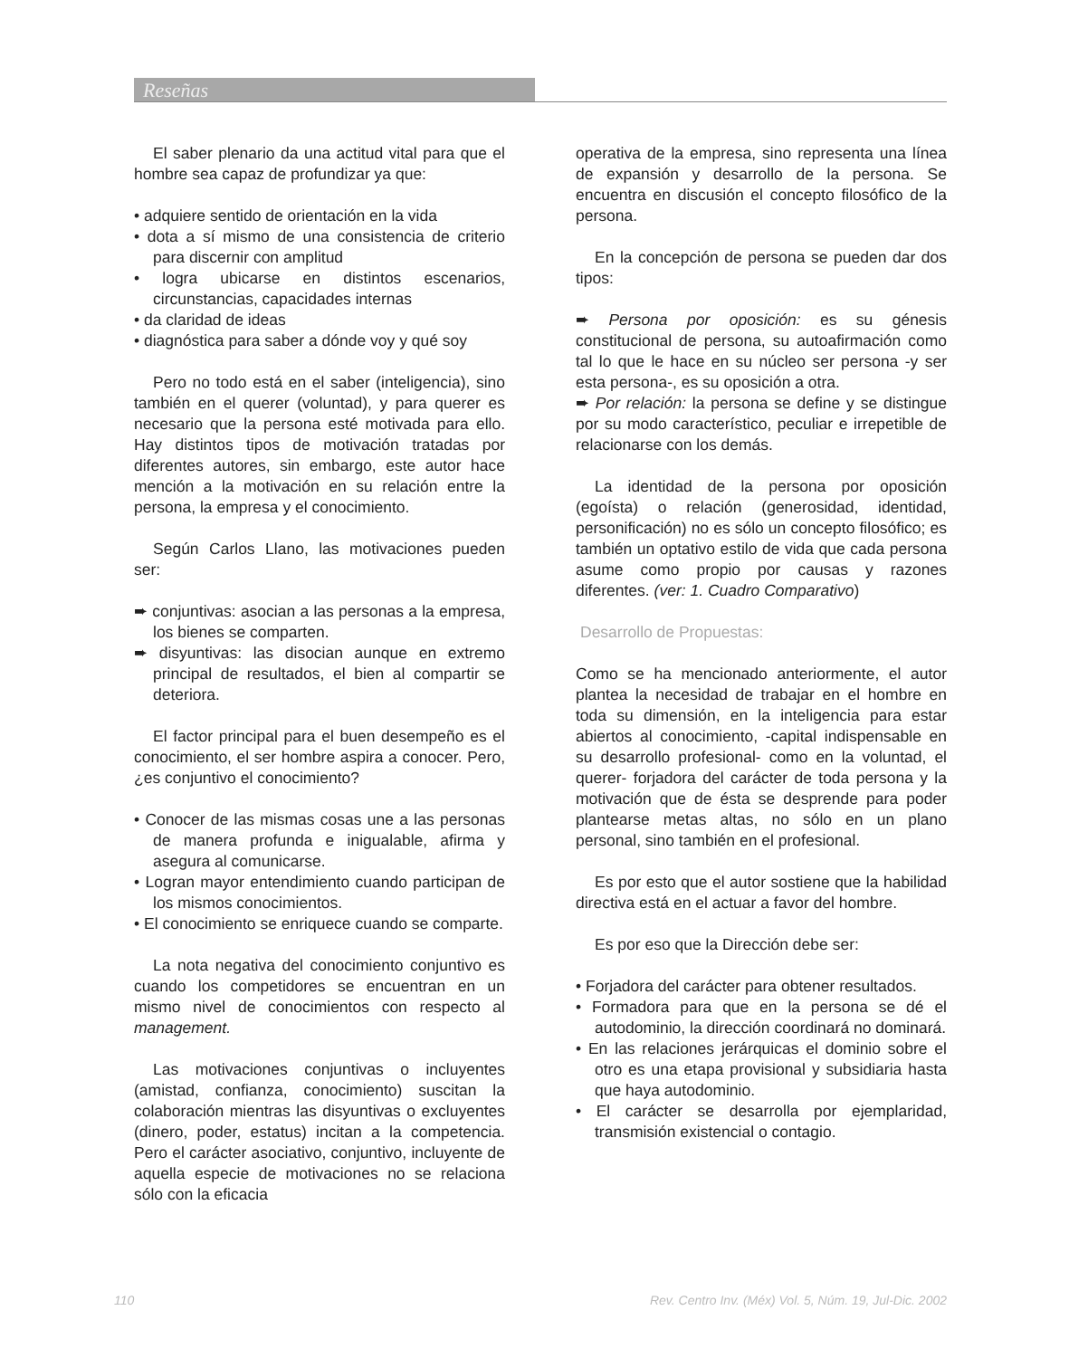Reseñas
El saber plenario da una actitud vital para que el hombre sea capaz de profundizar ya que:
• adquiere sentido de orientación en la vida
• dota a sí mismo de una consistencia de criterio para discernir con amplitud
• logra ubicarse en distintos escenarios, circunstancias, capacidades internas
• da claridad de ideas
• diagnóstica para saber a dónde voy y qué soy
Pero no todo está en el saber (inteligencia), sino también en el querer (voluntad), y para querer es necesario que la persona esté motivada para ello. Hay distintos tipos de motivación tratadas por diferentes autores, sin embargo, este autor hace mención a la motivación en su relación entre la persona, la empresa y el conocimiento.
Según Carlos Llano, las motivaciones pueden ser:
➨ conjuntivas: asocian a las personas a la empresa, los bienes se comparten.
➨ disyuntivas: las disocian aunque en extremo principal de resultados, el bien al compartir se deteriora.
El factor principal para el buen desempeño es el conocimiento, el ser hombre aspira a conocer. Pero, ¿es conjuntivo el conocimiento?
• Conocer de las mismas cosas une a las personas de manera profunda e inigualable, afirma y asegura al comunicarse.
• Logran mayor entendimiento cuando participan de los mismos conocimientos.
• El conocimiento se enriquece cuando se comparte.
La nota negativa del conocimiento conjuntivo es cuando los competidores se encuentran en un mismo nivel de conocimientos con respecto al management.
Las motivaciones conjuntivas o incluyentes (amistad, confianza, conocimiento) suscitan la colaboración mientras las disyuntivas o excluyentes (dinero, poder, estatus) incitan a la competencia. Pero el carácter asociativo, conjuntivo, incluyente de aquella especie de motivaciones no se relaciona sólo con la eficacia
operativa de la empresa, sino representa una línea de expansión y desarrollo de la persona. Se encuentra en discusión el concepto filosófico de la persona.
En la concepción de persona se pueden dar dos tipos:
➨ Persona por oposición: es su génesis constitucional de persona, su autoafirmación como tal lo que le hace en su núcleo ser persona -y ser esta persona-, es su oposición a otra.
➨ Por relación: la persona se define y se distingue por su modo característico, peculiar e irrepetible de relacionarse con los demás.
La identidad de la persona por oposición (egoísta) o relación (generosidad, identidad, personificación) no es sólo un concepto filosófico; es también un optativo estilo de vida que cada persona asume como propio por causas y razones diferentes. (ver: 1. Cuadro Comparativo)
Desarrollo de Propuestas:
Como se ha mencionado anteriormente, el autor plantea la necesidad de trabajar en el hombre en toda su dimensión, en la inteligencia para estar abiertos al conocimiento, -capital indispensable en su desarrollo profesional- como en la voluntad, el querer- forjadora del carácter de toda persona y la motivación que de ésta se desprende para poder plantearse metas altas, no sólo en un plano personal, sino también en el profesional.
Es por esto que el autor sostiene que la habilidad directiva está en el actuar a favor del hombre.
Es por eso que la Dirección debe ser:
• Forjadora del carácter para obtener resultados.
• Formadora para que en la persona se dé el autodominio, la dirección coordinará no dominará.
• En las relaciones jerárquicas el dominio sobre el otro es una etapa provisional y subsidiaria hasta que haya autodominio.
• El carácter se desarrolla por ejemplaridad, transmisión existencial o contagio.
110 Rev. Centro Inv. (Méx) Vol. 5, Núm. 19, Jul-Dic. 2002